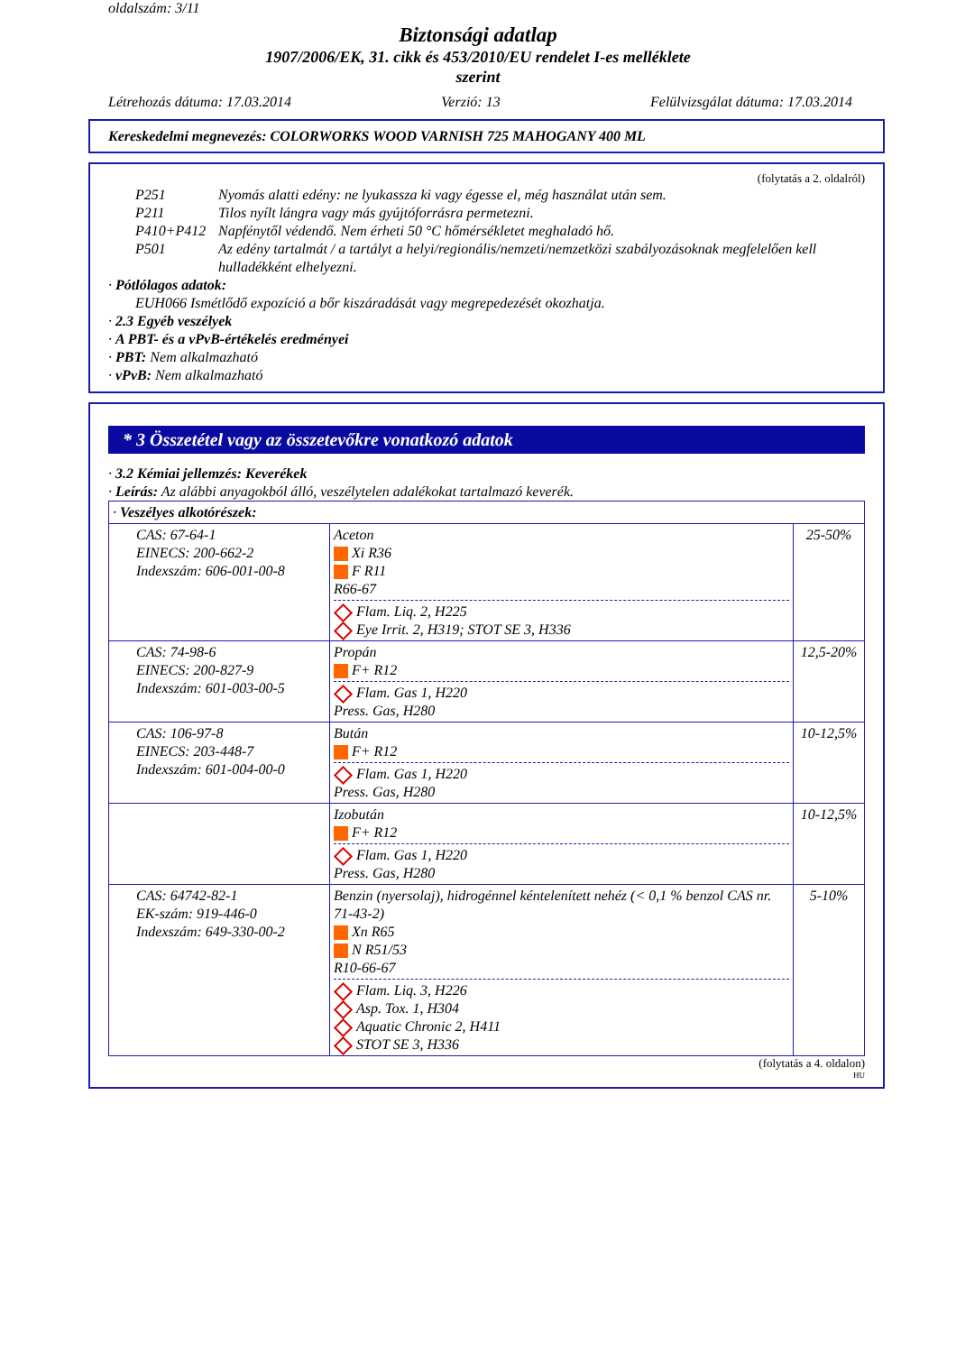oldalszám: 3/11
Biztonsági adatlap
1907/2006/EK, 31. cikk és 453/2010/EU rendelet I-es melléklete
szerint
Létrehozás dátuma: 17.03.2014 Verzió: 13 Felülvizsgálat dátuma: 17.03.2014
Kereskedelmi megnevezés: COLORWORKS WOOD VARNISH 725 MAHOGANY 400 ML
(folytatás a 2. oldalról)
P251 Nyomás alatti edény: ne lyukassza ki vagy égesse el, még használat után sem.
P211 Tilos nyílt lángra vagy más gyújtóforrásra permetezni.
P410+P412 Napfénytől védendő. Nem érheti 50 °C hőmérsékletet meghaladó hő.
P501 Az edény tartalmát / a tartályt a helyi/regionális/nemzeti/nemzetközi szabályozásoknak megfelelően kell hulladékként elhelyezni.
· Pótlólagos adatok:
EUH066 Ismétlődő expozíció a bőr kiszáradását vagy megrepedezését okozhatja.
· 2.3 Egyéb veszélyek
· A PBT- és a vPvB-értékelés eredményei
· PBT: Nem alkalmazható
· vPvB: Nem alkalmazható
* 3 Összetétel vagy az összetevőkre vonatkozó adatok
· 3.2 Kémiai jellemzés: Keverékek
· Leírás: Az alábbi anyagokból álló, veszélytelen adalékokat tartalmazó keverék.
| · Veszélyes alkotórészek: | | |
| CAS: 67-64-1 EINECS: 200-662-2 Indexszám: 606-001-00-8 | Aceton Xi R36 F R11 R66-67 Flam. Liq. 2, H225 Eye Irrit. 2, H319; STOT SE 3, H336 | 25-50% |
| CAS: 74-98-6 EINECS: 200-827-9 Indexszám: 601-003-00-5 | Propán F+ R12 Flam. Gas 1, H220 Press. Gas, H280 | 12,5-20% |
| CAS: 106-97-8 EINECS: 203-448-7 Indexszám: 601-004-00-0 | Bután F+ R12 Flam. Gas 1, H220 Press. Gas, H280 | 10-12,5% |
| | Izobután F+ R12 Flam. Gas 1, H220 Press. Gas, H280 | 10-12,5% |
| CAS: 64742-82-1 EK-szám: 919-446-0 Indexszám: 649-330-00-2 | Benzin (nyersolaj), hidrogénnel kéntelenített nehéz (< 0,1 % benzol CAS nr. 71-43-2) Xn R65 N R51/53 R10-66-67 Flam. Liq. 3, H226 Asp. Tox. 1, H304 Aquatic Chronic 2, H411 STOT SE 3, H336 | 5-10% |
(folytatás a 4. oldalon)
HU